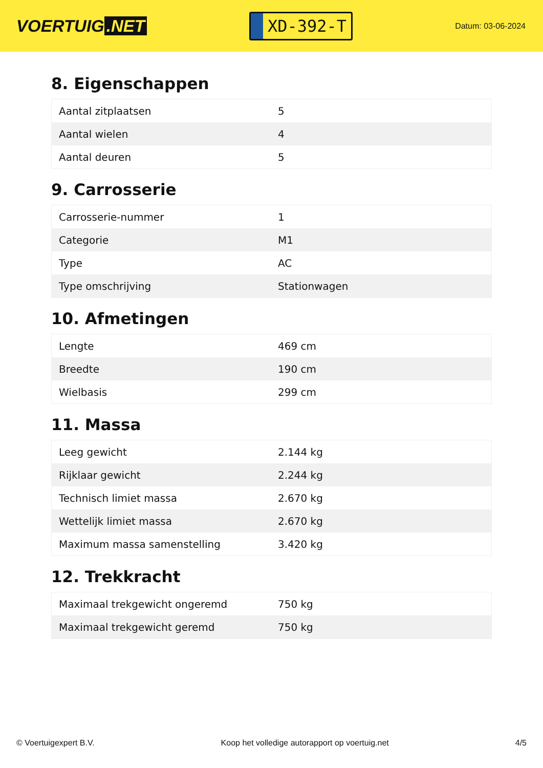VOERTUIG.NET
XD-392-T
Datum: 03-06-2024
8. Eigenschappen
| Aantal zitplaatsen | 5 |
| Aantal wielen | 4 |
| Aantal deuren | 5 |
9. Carrosserie
| Carrosserie-nummer | 1 |
| Categorie | M1 |
| Type | AC |
| Type omschrijving | Stationwagen |
10. Afmetingen
| Lengte | 469 cm |
| Breedte | 190 cm |
| Wielbasis | 299 cm |
11. Massa
| Leeg gewicht | 2.144 kg |
| Rijklaar gewicht | 2.244 kg |
| Technisch limiet massa | 2.670 kg |
| Wettelijk limiet massa | 2.670 kg |
| Maximum massa samenstelling | 3.420 kg |
12. Trekkracht
| Maximaal trekgewicht ongeremd | 750 kg |
| Maximaal trekgewicht geremd | 750 kg |
© Voertuigexpert B.V. Koop het volledige autorapport op voertuig.net 4/5